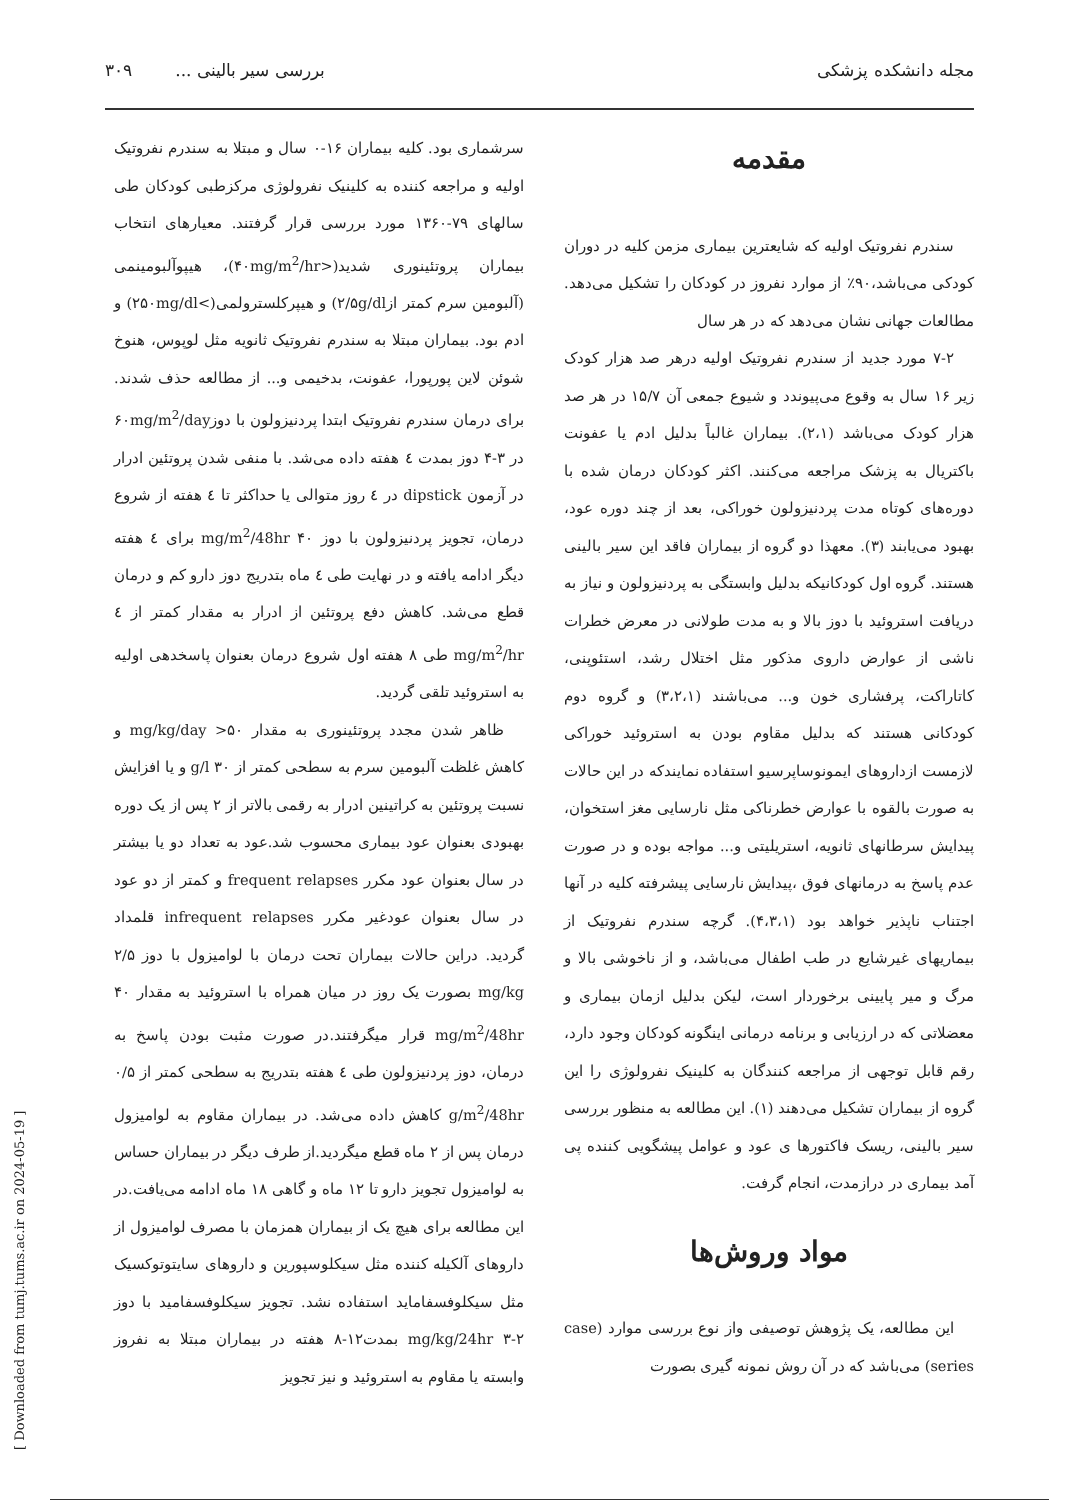مجله دانشکده پزشکی بررسی سیر بالینی ... ۳۰۹
مقدمه
سندرم نفروتیک اولیه که شایعترین بیماری مزمن کلیه در دوران کودکی می‌باشد،۹۰٪ از موارد نفروز در کودکان را تشکیل می‌دهد. مطالعات جهانی نشان می‌دهد که در هر سال
۷-۲ مورد جدید از سندرم نفروتیک اولیه درهر صد هزار کودک زیر ۱۶ سال به وقوع می‌پیوندد و شیوع جمعی آن ۱۵/۷ در هر صد هزار کودک می‌باشد (۲،۱). بیماران غالباً بدلیل ادم یا عفونت باکتریال به پزشک مراجعه می‌کنند. اکثر کودکان درمان شده با دوره‌های کوتاه مدت پردنیزولون خوراکی، بعد از چند دوره عود، بهبود می‌یابند (۳). معهذا دو گروه از بیماران فاقد این سیر بالینی هستند. گروه اول کودکانیکه بدلیل وابستگی به پردنیزولون و نیاز به دریافت استروئید با دوز بالا و به مدت طولانی در معرض خطرات ناشی از عوارض داروی مذکور مثل اختلال رشد، استئوپنی، کاتاراکت، پرفشاری خون و... می‌باشند (۳،۲،۱) و گروه دوم کودکانی هستند که بدلیل مقاوم بودن به استروئید خوراکی لازمست ازداروهای ایمونوساپرسیو استفاده نمایندکه در این حالات به صورت بالقوه با عوارض خطرناکی مثل نارسایی مغز استخوان، پیدایش سرطانهای ثانویه، استریلیتی و... مواجه بوده و در صورت عدم پاسخ به درمانهای فوق ،پیدایش نارسایی پیشرفته کلیه در آنها اجتناب ناپذیر خواهد بود (۴،۳،۱). گرچه سندرم نفروتیک از بیماریهای غیرشایع در طب اطفال می‌باشد، و از ناخوشی بالا و مرگ و میر پایینی برخوردار است، لیکن بدلیل ازمان بیماری و معضلاتی که در ارزیابی و برنامه درمانی اینگونه کودکان وجود دارد، رقم قابل توجهی از مراجعه کنندگان به کلینیک نفرولوژی را این گروه از بیماران تشکیل می‌دهند (۱). این مطالعه به منظور بررسی سیر بالینی، ریسک فاکتورها ی عود و عوامل پیشگویی کننده پی آمد بیماری در درازمدت، انجام گرفت.
مواد وروش‌ها
این مطالعه، یک پژوهش توصیفی واز نوع بررسی موارد (case series) می‌باشد که در آن روش نمونه گیری بصورت
سرشماری بود. کلیه بیماران ۱۶-۰ سال و مبتلا به سندرم نفروتیک اولیه و مراجعه کننده به کلینیک نفرولوژی مرکزطبی کودکان طی سالهای ۷۹-۱۳۶۰ مورد بررسی قرار گرفتند. معیارهای انتخاب بیماران پروتئینوری شدید(<۴۰mg/m<sup>2</sup>/hr)، هیپوآلبومینمی (آلبومین سرم کمتر از۲/۵g/dl) و هیپرکلسترولمی(>۲۵۰mg/dl) و ادم بود. بیماران مبتلا به سندرم نفروتیک ثانویه مثل لوپوس، هنوخ شوئن لاین پورپورا، عفونت، بدخیمی و... از مطالعه حذف شدند. برای درمان سندرم نفروتیک ابتدا پردنیزولون با دوز۶۰mg/m<sup>2</sup>/day در ۳-۴ دوز بمدت ٤ هفته داده می‌شد. با منفی شدن پروتئین ادرار در آزمون dipstick در ٤ روز متوالی یا حداکثر تا ٤ هفته از شروع درمان، تجویز پردنیزولون با دوز ۴۰ mg/m<sup>2</sup>/48hr برای ٤ هفته دیگر ادامه یافته و در نهایت طی ٤ ماه بتدریج دوز دارو کم و درمان قطع می‌شد. کاهش دفع پروتئین از ادرار به مقدار کمتر از ٤ mg/m<sup>2</sup>/hr طی ۸ هفته اول شروع درمان بعنوان پاسخدهی اولیه به استروئید تلقی گردید.
ظاهر شدن مجدد پروتئینوری به مقدار ۵۰< mg/kg/day و کاهش غلظت آلبومین سرم به سطحی کمتر از ۳۰ g/l و یا افزایش نسبت پروتئین به کراتینین ادرار به رقمی بالاتر از ۲ پس از یک دوره بهبودی بعنوان عود بیماری محسوب شد.عود به تعداد دو یا بیشتر در سال بعنوان عود مکرر frequent relapses و کمتر از دو عود در سال بعنوان عودغیر مکرر infrequent relapses قلمداد گردید. دراین حالات بیماران تحت درمان با لوامیزول با دوز ۲/۵ mg/kg بصورت یک روز در میان همراه با استروئید به مقدار ۴۰ mg/m<sup>2</sup>/48hr قرار میگرفتند.در صورت مثبت بودن پاسخ به درمان، دوز پردنیزولون طی ٤ هفته بتدریج به سطحی کمتر از ۰/۵ g/m<sup>2</sup>/48hr کاهش داده می‌شد. در بیماران مقاوم به لوامیزول درمان پس از ۲ ماه قطع میگردید.از طرف دیگر در بیماران حساس به لوامیزول تجویز دارو تا ۱۲ ماه و گاهی ۱۸ ماه ادامه می‌یافت.در این مطالعه برای هیچ یک از بیماران همزمان با مصرف لوامیزول از داروهای آلکیله کننده مثل سیکلوسپورین و داروهای سایتوتوکسیک مثل سیکلوفسفاماید استفاده نشد. تجویز سیکلوفسفامید با دوز mg/kg/24hr ۳-۲ بمدت۱۲-۸ هفته در بیماران مبتلا به نفروز وابسته یا مقاوم به استروئید و نیز تجویز
[ Downloaded from tumj.tums.ac.ir on 2024-05-19 ]